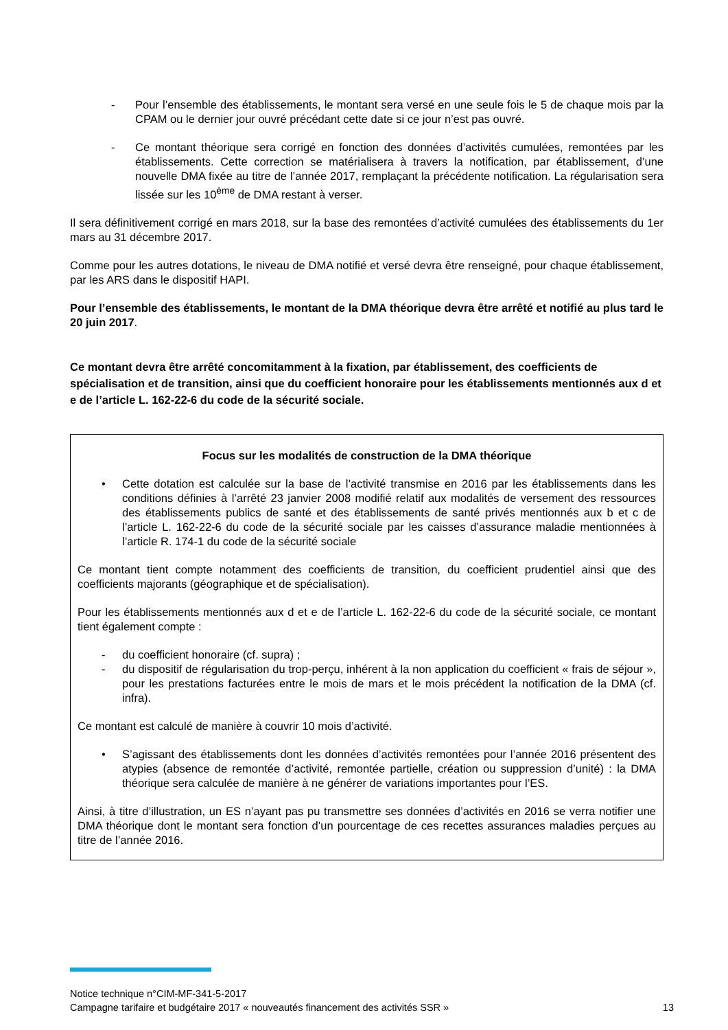- Pour l’ensemble des établissements, le montant sera versé en une seule fois le 5 de chaque mois par la CPAM ou le dernier jour ouvré précédant cette date si ce jour n’est pas ouvré.
- Ce montant théorique sera corrigé en fonction des données d’activités cumulées, remontées par les établissements. Cette correction se matérialisera à travers la notification, par établissement, d’une nouvelle DMA fixée au titre de l’année 2017, remplaçant la précédente notification. La régularisation sera lissée sur les 10<sup>ème</sup> de DMA restant à verser.
Il sera définitivement corrigé en mars 2018, sur la base des remontées d’activité cumulées des établissements du 1er mars au 31 décembre 2017.
Comme pour les autres dotations, le niveau de DMA notifié et versé devra être renseigné, pour chaque établissement, par les ARS dans le dispositif HAPI.
Pour l’ensemble des établissements, le montant de la DMA théorique devra être arrêté et notifié au plus tard le 20 juin 2017.
Ce montant devra être arrêté concomitamment à la fixation, par établissement, des coefficients de spécialisation et de transition, ainsi que du coefficient honoraire pour les établissements mentionnés aux d et e de l’article L. 162-22-6 du code de la sécurité sociale.
Focus sur les modalités de construction de la DMA théorique
• Cette dotation est calculée sur la base de l’activité transmise en 2016 par les établissements dans les conditions définies à l’arrêté 23 janvier 2008 modifié relatif aux modalités de versement des ressources des établissements publics de santé et des établissements de santé privés mentionnés aux b et c de l’article L. 162-22-6 du code de la sécurité sociale par les caisses d’assurance maladie mentionnées à l’article R. 174-1 du code de la sécurité sociale
Ce montant tient compte notamment des coefficients de transition, du coefficient prudentiel ainsi que des coefficients majorants (géographique et de spécialisation).
Pour les établissements mentionnés aux d et e de l’article L. 162-22-6 du code de la sécurité sociale, ce montant tient également compte :
- du coefficient honoraire (cf. supra) ;
- du dispositif de régularisation du trop-perçu, inhérent à la non application du coefficient « frais de séjour », pour les prestations facturées entre le mois de mars et le mois précédent la notification de la DMA (cf. infra).
Ce montant est calculé de manière à couvrir 10 mois d’activité.
• S’agissant des établissements dont les données d’activités remontées pour l’année 2016 présentent des atypies (absence de remontée d’activité, remontée partielle, création ou suppression d’unité) : la DMA théorique sera calculée de manière à ne générer de variations importantes pour l’ES.
Ainsi, à titre d’illustration, un ES n’ayant pas pu transmettre ses données d’activités en 2016 se verra notifier une DMA théorique dont le montant sera fonction d’un pourcentage de ces recettes assurances maladies perçues au titre de l’année 2016.
Notice technique n°CIM-MF-341-5-2017
Campagne tarifaire et budgétaire 2017 « nouveautés financement des activités SSR » 13